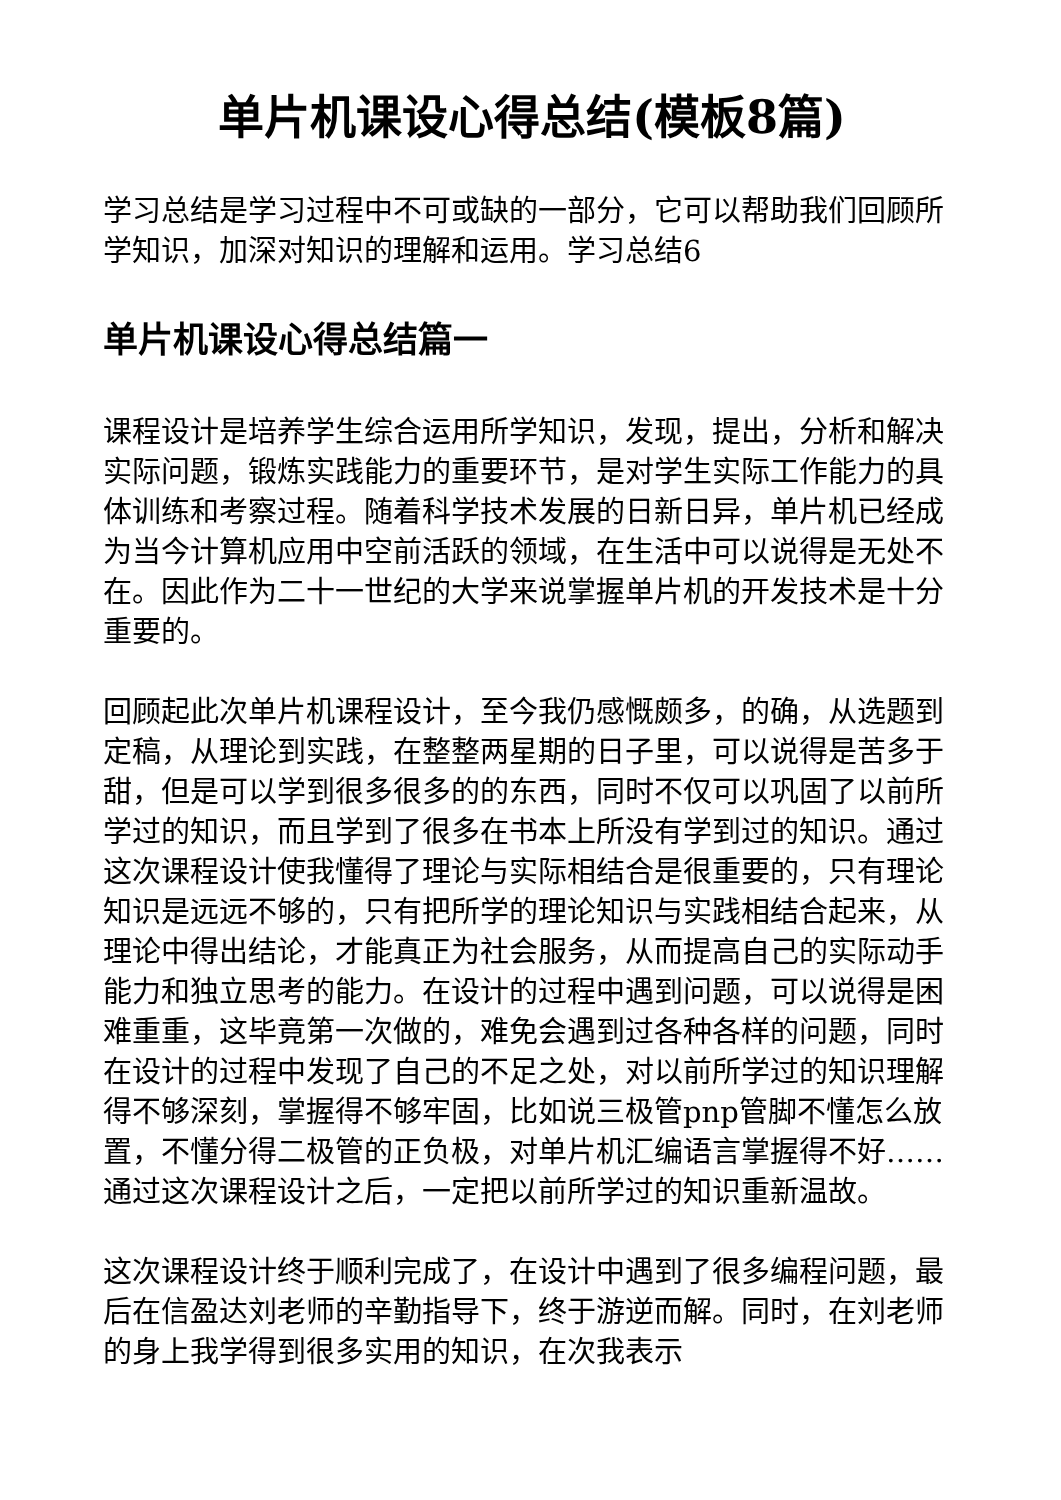单片机课设心得总结(模板8篇)
学习总结是学习过程中不可或缺的一部分，它可以帮助我们回顾所学知识，加深对知识的理解和运用。学习总结6
单片机课设心得总结篇一
课程设计是培养学生综合运用所学知识，发现，提出，分析和解决实际问题，锻炼实践能力的重要环节，是对学生实际工作能力的具体训练和考察过程。随着科学技术发展的日新日异，单片机已经成为当今计算机应用中空前活跃的领域，在生活中可以说得是无处不在。因此作为二十一世纪的大学来说掌握单片机的开发技术是十分重要的。
回顾起此次单片机课程设计，至今我仍感慨颇多，的确，从选题到定稿，从理论到实践，在整整两星期的日子里，可以说得是苦多于甜，但是可以学到很多很多的的东西，同时不仅可以巩固了以前所学过的知识，而且学到了很多在书本上所没有学到过的知识。通过这次课程设计使我懂得了理论与实际相结合是很重要的，只有理论知识是远远不够的，只有把所学的理论知识与实践相结合起来，从理论中得出结论，才能真正为社会服务，从而提高自己的实际动手能力和独立思考的能力。在设计的过程中遇到问题，可以说得是困难重重，这毕竟第一次做的，难免会遇到过各种各样的问题，同时在设计的过程中发现了自己的不足之处，对以前所学过的知识理解得不够深刻，掌握得不够牢固，比如说三极管pnp管脚不懂怎么放置，不懂分得二极管的正负极，对单片机汇编语言掌握得不好……通过这次课程设计之后，一定把以前所学过的知识重新温故。
这次课程设计终于顺利完成了，在设计中遇到了很多编程问题，最后在信盈达刘老师的辛勤指导下，终于游逆而解。同时，在刘老师的身上我学得到很多实用的知识，在次我表示